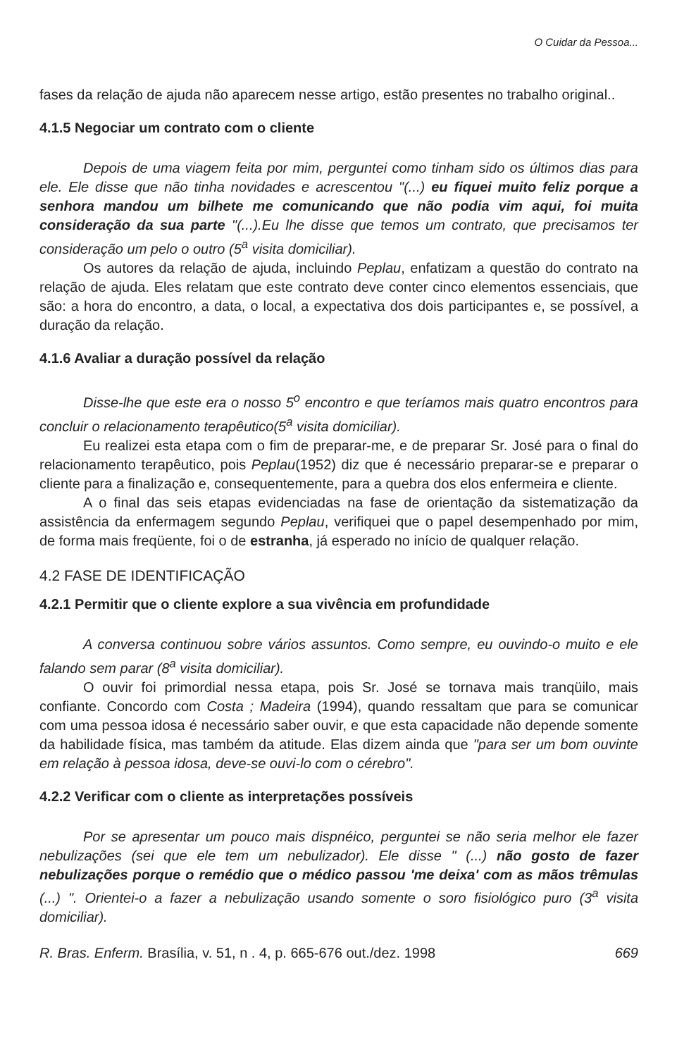O Cuidar da Pessoa...
fases da relação de ajuda não aparecem nesse artigo, estão presentes no trabalho original..
4.1.5 Negociar um contrato com o cliente
Depois de uma viagem feita por mim, perguntei como tinham sido os últimos dias para ele. Ele disse que não tinha novidades e acrescentou "(...) eu fiquei muito feliz porque a senhora mandou um bilhete me comunicando que não podia vim aqui, foi muita consideração da sua parte "(...).Eu lhe disse que temos um contrato, que precisamos ter consideração um pelo o outro (5<sup>a</sup> visita domiciliar).
Os autores da relação de ajuda, incluindo Peplau, enfatizam a questão do contrato na relação de ajuda. Eles relatam que este contrato deve conter cinco elementos essenciais, que são: a hora do encontro, a data, o local, a expectativa dos dois participantes e, se possível, a duração da relação.
4.1.6 Avaliar a duração possível da relação
Disse-lhe que este era o nosso 5<sup>o</sup> encontro e que teríamos mais quatro encontros para concluir o relacionamento terapêutico(5<sup>a</sup> visita domiciliar).
Eu realizei esta etapa com o fim de preparar-me, e de preparar Sr. José para o final do relacionamento terapêutico, pois Peplau(1952) diz que é necessário preparar-se e preparar o cliente para a finalização e, consequentemente, para a quebra dos elos enfermeira e cliente.
A o final das seis etapas evidenciadas na fase de orientação da sistematização da assistência da enfermagem segundo Peplau, verifiquei que o papel desempenhado por mim, de forma mais freqüente, foi o de estranha, já esperado no início de qualquer relação.
4.2 FASE DE IDENTIFICAÇÃO
4.2.1 Permitir que o cliente explore a sua vivência em profundidade
A conversa continuou sobre vários assuntos. Como sempre, eu ouvindo-o muito e ele falando sem parar (8<sup>a</sup> visita domiciliar).
O ouvir foi primordial nessa etapa, pois Sr. José se tornava mais tranqüilo, mais confiante. Concordo com Costa ; Madeira (1994), quando ressaltam que para se comunicar com uma pessoa idosa é necessário saber ouvir, e que esta capacidade não depende somente da habilidade física, mas também da atitude. Elas dizem ainda que "para ser um bom ouvinte em relação à pessoa idosa, deve-se ouvi-lo com o cérebro".
4.2.2 Verificar com o cliente as interpretações possíveis
Por se apresentar um pouco mais dispnéico, perguntei se não seria melhor ele fazer nebulizações (sei que ele tem um nebulizador). Ele disse " (...) não gosto de fazer nebulizações porque o remédio que o médico passou 'me deixa' com as mãos trêmulas (...) ". Orientei-o a fazer a nebulização usando somente o soro fisiológico puro (3<sup>a</sup> visita domiciliar).
R. Bras. Enferm. Brasília, v. 51, n . 4, p. 665-676 out./dez. 1998 669